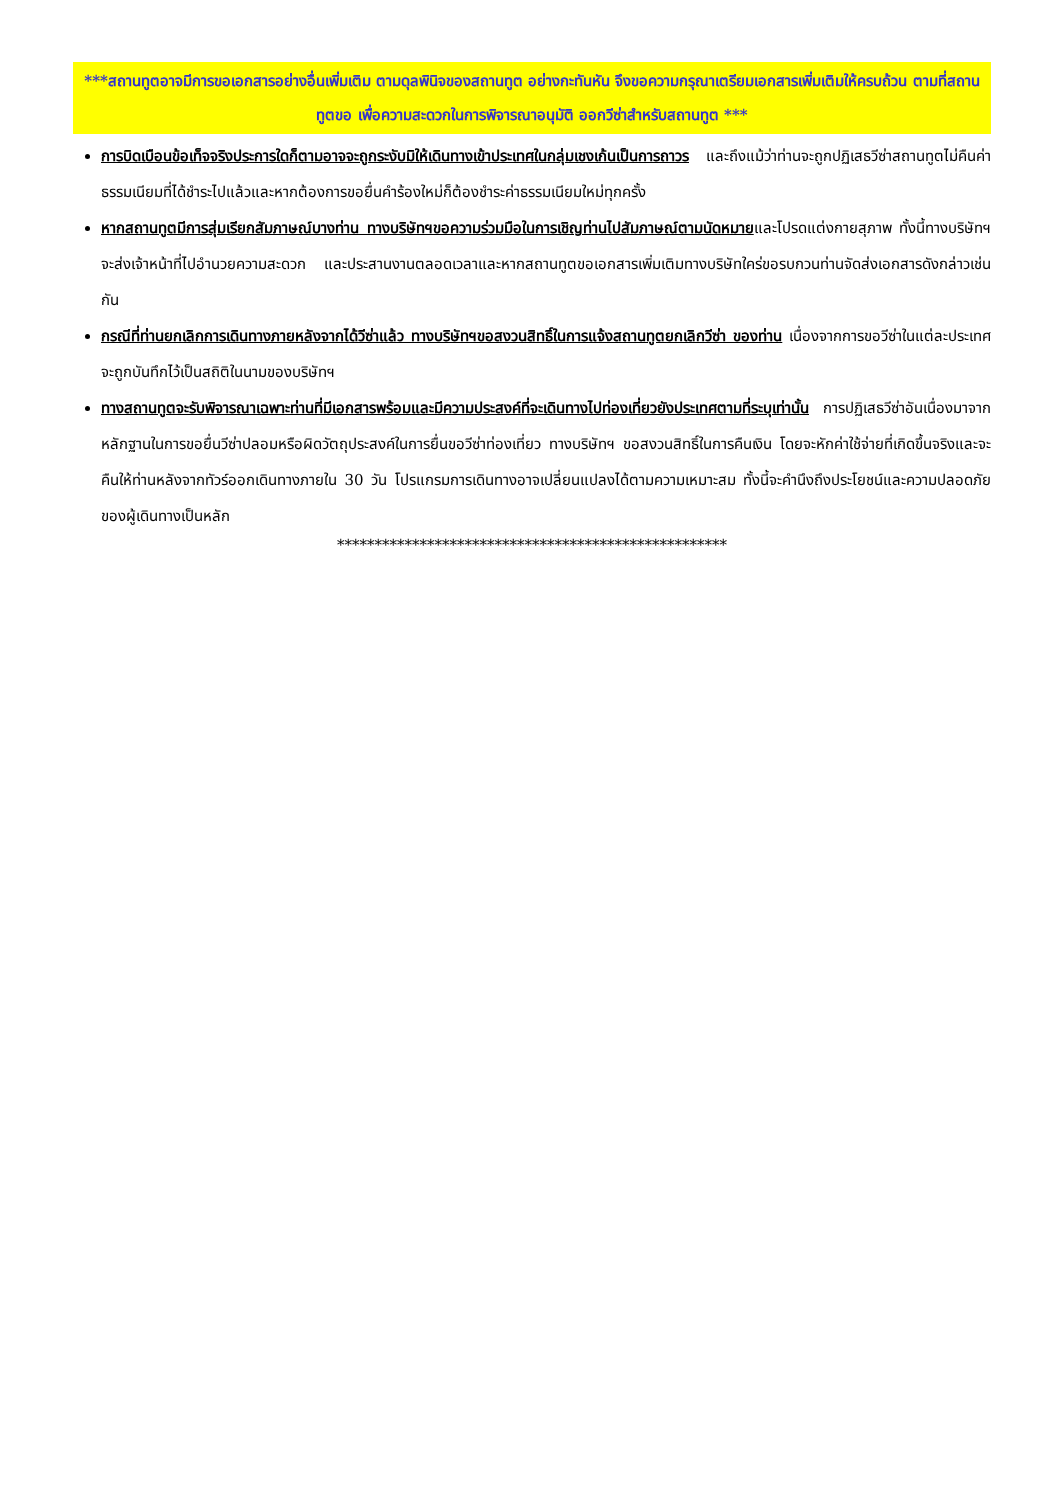***สถานทูตอาจมีการขอเอกสารอย่างอื่นเพิ่มเติม ตามดุลพินิจของสถานทูต อย่างกะทันหัน จึงขอความกรุณาเตรียมเอกสารเพิ่มเติมให้ครบถ้วน ตามที่สถานทูตขอ เพื่อความสะดวกในการพิจารณาอนุมัติ ออกวีซ่าสำหรับสถานทูต ***
การบิดเบือนข้อเท็จจริงประการใดก็ตามอาจจะถูกระงับมิให้เดินทางเข้าประเทศในกลุ่มเชงเก้นเป็นการถาวร และถึงแม้ว่าท่านจะถูกปฏิเสธวีซ่าสถานทูตไม่คืนค่าธรรมเนียมที่ได้ชำระไปแล้วและหากต้องการขอยื่นคำร้องใหม่ก็ต้องชำระค่าธรรมเนียมใหม่ทุกครั้ง
หากสถานทูตมีการสุ่มเรียกสัมภาษณ์บางท่าน ทางบริษัทฯขอความร่วมมือในการเชิญท่านไปสัมภาษณ์ตามนัดหมายและโปรดแต่งกายสุภาพ ทั้งนี้ทางบริษัทฯ จะส่งเจ้าหน้าที่ไปอำนวยความสะดวก และประสานงานตลอดเวลาและหากสถานทูตขอเอกสารเพิ่มเติมทางบริษัทใคร่ขอรบกวนท่านจัดส่งเอกสารดังกล่าวเช่นกัน
กรณีที่ท่านยกเลิกการเดินทางภายหลังจากได้วีซ่าแล้ว ทางบริษัทฯขอสงวนสิทธิ์ในการแจ้งสถานทูตยกเลิกวีซ่า ของท่าน เนื่องจากการขอวีซ่าในแต่ละประเทศจะถูกบันทึกไว้เป็นสถิติในนามของบริษัทฯ
ทางสถานทูตจะรับพิจารณาเฉพาะท่านที่มีเอกสารพร้อมและมีความประสงค์ที่จะเดินทางไปท่องเที่ยวยังประเทศตามที่ระบุเท่านั้น การปฏิเสธวีซ่าอันเนื่องมาจากหลักฐานในการขอยื่นวีซ่าปลอมหรือผิดวัตถุประสงค์ในการยื่นขอวีซ่าท่องเที่ยว ทางบริษัทฯ ขอสงวนสิทธิ์ในการคืนเงิน โดยจะหักค่าใช้จ่ายที่เกิดขึ้นจริงและจะคืนให้ท่านหลังจากทัวร์ออกเดินทางภายใน 30 วัน โปรแกรมการเดินทางอาจเปลี่ยนแปลงได้ตามความเหมาะสม ทั้งนี้จะคำนึงถึงประโยชน์และความปลอดภัยของผู้เดินทางเป็นหลัก
****************************************************